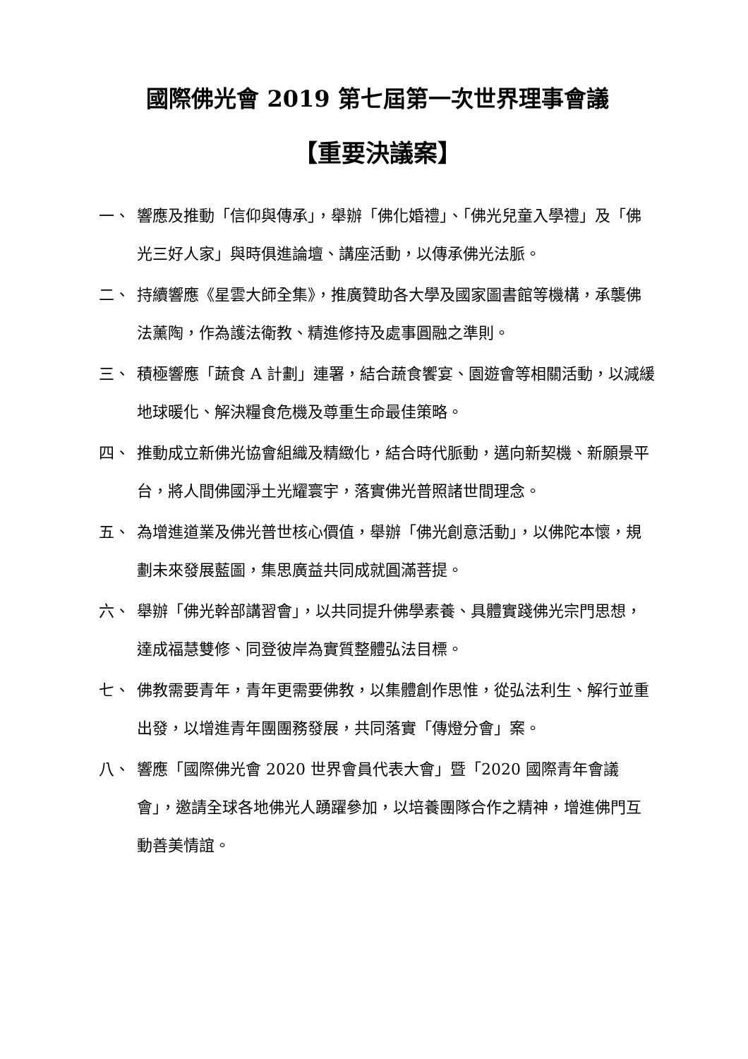國際佛光會 2019 第七屆第一次世界理事會議
【重要決議案】
一、 響應及推動「信仰與傳承」，舉辦「佛化婚禮」、「佛光兒童入學禮」及「佛光三好人家」與時俱進論壇、講座活動，以傳承佛光法脈。
二、 持續響應《星雲大師全集》，推廣贊助各大學及國家圖書館等機構，承襲佛法薰陶，作為護法衛教、精進修持及處事圓融之準則。
三、 積極響應「蔬食 A 計劃」連署，結合蔬食饗宴、園遊會等相關活動，以減緩地球暖化、解決糧食危機及尊重生命最佳策略。
四、 推動成立新佛光協會組織及精緻化，結合時代脈動，邁向新契機、新願景平台，將人間佛國淨土光耀寰宇，落實佛光普照諸世間理念。
五、 為增進道業及佛光普世核心價值，舉辦「佛光創意活動」，以佛陀本懷，規劃未來發展藍圖，集思廣益共同成就圓滿菩提。
六、 舉辦「佛光幹部講習會」，以共同提升佛學素養、具體實踐佛光宗門思想，達成福慧雙修、同登彼岸為實質整體弘法目標。
七、 佛教需要青年，青年更需要佛教，以集體創作思惟，從弘法利生、解行並重出發，以增進青年團團務發展，共同落實「傳燈分會」案。
八、 響應「國際佛光會 2020 世界會員代表大會」暨「2020 國際青年會議會」，邀請全球各地佛光人踴躍參加，以培養團隊合作之精神，增進佛門互動善美情誼。